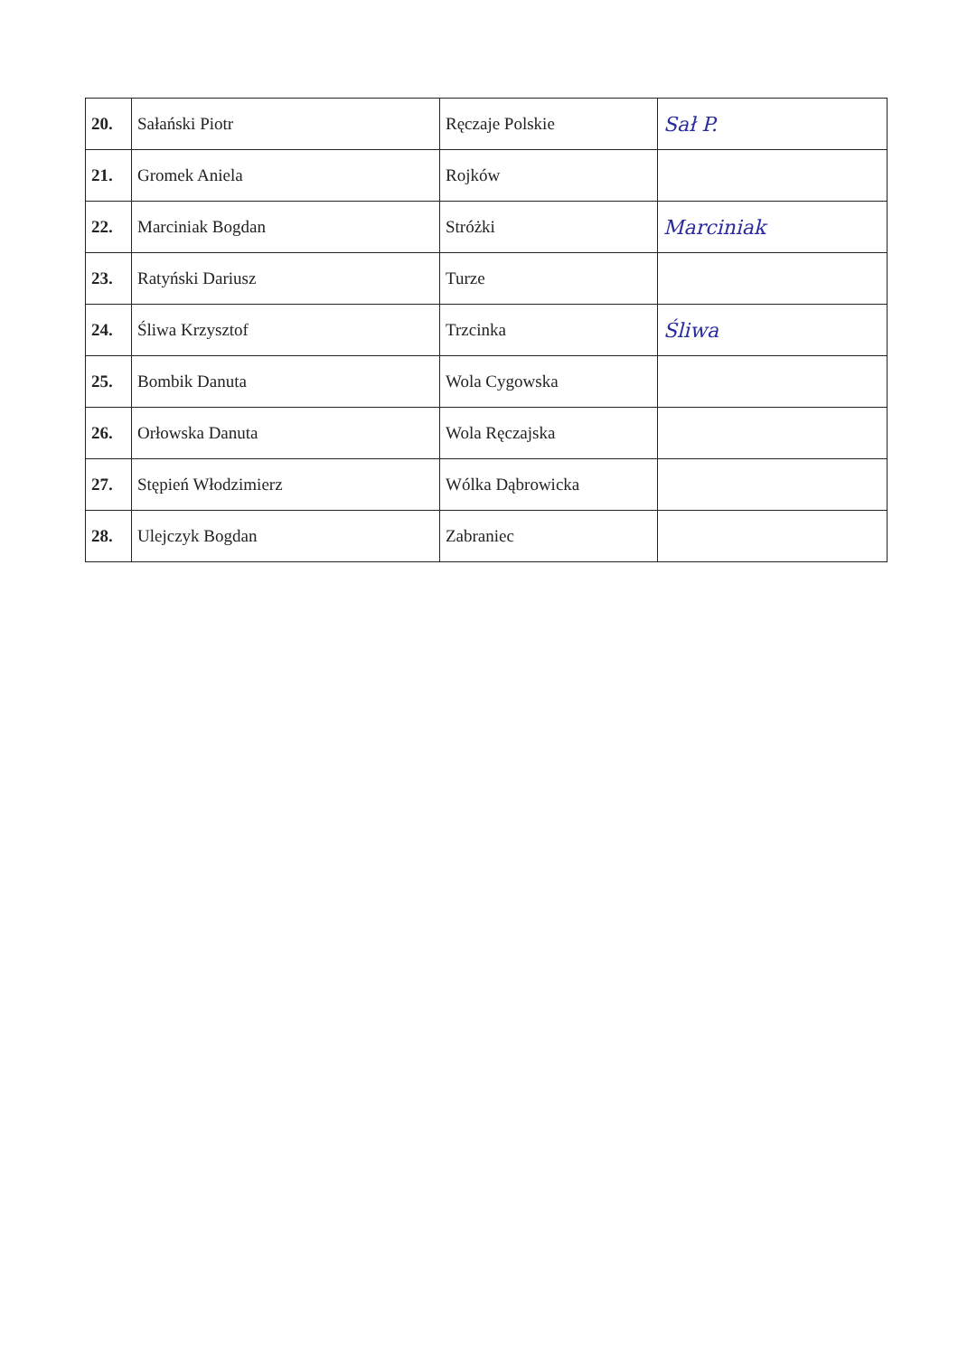| 20. | Sałański Piotr | Ręczaje Polskie | Sał P. |
| 21. | Gromek Aniela | Rojków | |
| 22. | Marciniak Bogdan | Stróżki | Marciniak |
| 23. | Ratyński Dariusz | Turze | |
| 24. | Śliwa Krzysztof | Trzcinka | Śliwa |
| 25. | Bombik Danuta | Wola Cygowska | |
| 26. | Orłowska Danuta | Wola Ręczajska | |
| 27. | Stępień Włodzimierz | Wólka Dąbrowicka | |
| 28. | Ulejczyk Bogdan | Zabraniec | |